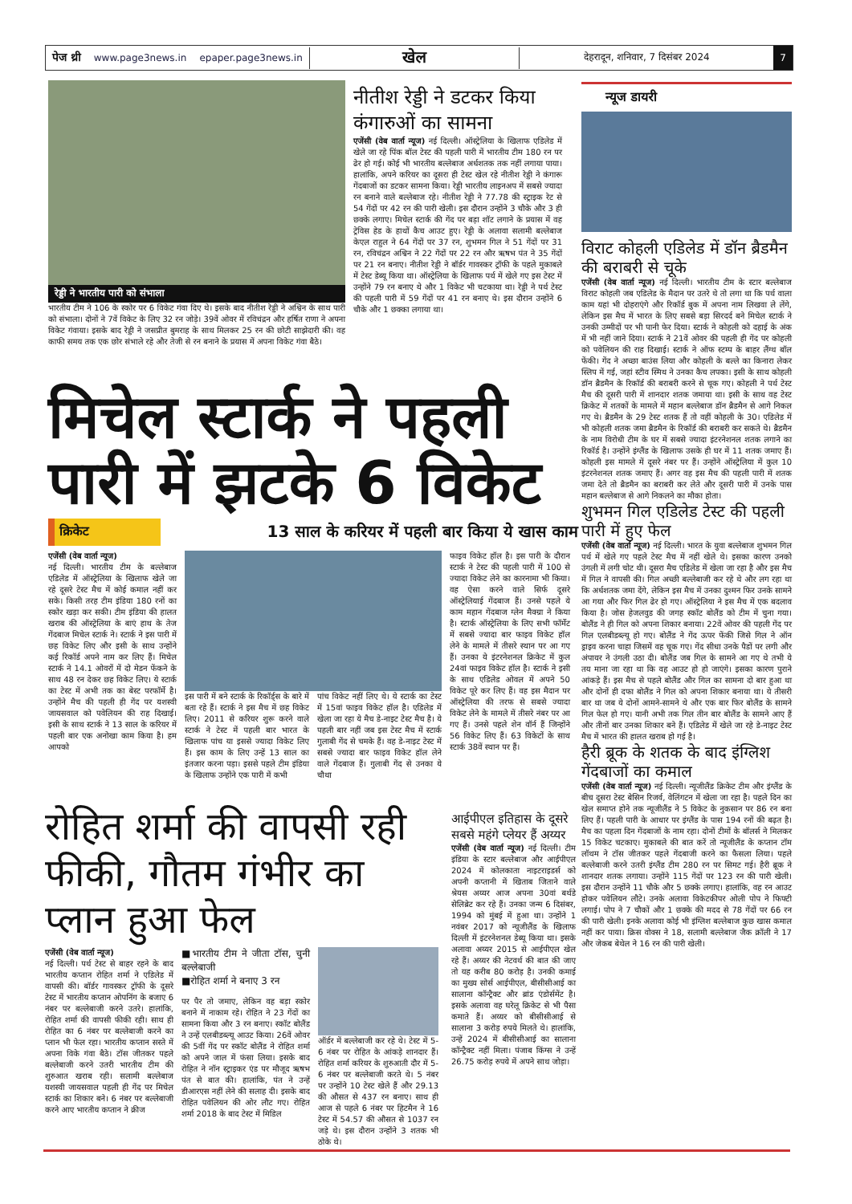पेज थ्री
www.page3news.in epaper.page3news.in
खेल
देहरादून, शनिवार, 7 दिसंबर 2024
7
रेड्डी ने भारतीय पारी को संभाला
भारतीय टीम ने 106 के स्कोर पर 6 विकेट गंवा दिए थे। इसके बाद नीतीश रेड्डी ने अश्विन के साथ पारी को संभाला। दोनों ने 7वें विकेट के लिए 32 रन जोड़े। 39वें ओवर में रविचंद्रन और हर्षित राणा ने अपना विकेट गंवाया। इसके बाद रेड्डी ने जसप्रीत बुमराह के साथ मिलकर 25 रन की छोटी साझेदारी की। वह काफी समय तक एक छोर संभाले रहे और तेजी से रन बनाने के प्रयास में अपना विकेट गंवा बैठे।
नीतीश रेड्डी ने डटकर किया कंगारुओं का सामना
एजेंसी (वेब वार्ता न्यूज) नई दिल्ली। ऑस्ट्रेलिया के खिलाफ एडिलेड में खेले जा रहे पिंक बॉल टेस्ट की पहली पारी में भारतीय टीम 180 रन पर ढेर हो गई। कोई भी भारतीय बल्लेबाज अर्धशतक तक नहीं लगाया पाया। हालांकि, अपने करियर का दूसरा ही टेस्ट खेल रहे नीतीश रेड्डी ने कंगारू गेंदबाजों का डटकर सामना किया। रेड्डी भारतीय लाइनअप में सबसे ज्यादा रन बनाने वाले बल्लेबाज रहे। नीतीश रेड्डी ने 77.78 की स्ट्राइक रेट से 54 गेंदों पर 42 रन की पारी खेली। इस दौरान उन्होंने 3 चौके और 3 ही छक्के लगाए। मिचेल स्टार्क की गेंद पर बड़ा शॉट लगाने के प्रयास में वह ट्रेविस हेड के हाथों कैच आउट हुए। रेड्डी के अलावा सलामी बल्लेबाज केएल राहुल ने 64 गेंदों पर 37 रन, शुभमन गिल ने 51 गेंदों पर 31 रन, रविचंद्रन अश्विन ने 22 गेंदों पर 22 रन और ऋषभ पंत ने 35 गेंदों पर 21 रन बनाए। नीतीश रेड्डी ने बॉर्डर गावस्कर ट्रॉफी के पहले मुकाबले में टेस्ट डेब्यू किया था। ऑस्ट्रेलिया के खिलाफ पर्थ में खेले गए इस टेस्ट में उन्होंने 79 रन बनाए थे और 1 विकेट भी चटकाया था। रेड्डी ने पर्थ टेस्ट की पहली पारी में 59 गेंदों पर 41 रन बनाए थे। इस दौरान उन्होंने 6 चौके और 1 छक्का लगाया था।
मिचेल स्टार्क ने पहली पारी में झटके 6 विकेट
क्रिकेट
13 साल के करियर में पहली बार किया ये खास काम
एजेंसी (वेब वार्ता न्यूज)
नई दिल्ली। भारतीय टीम के बल्लेबाज एडिलेड में ऑस्ट्रेलिया के खिलाफ खेले जा रहे दूसरे टेस्ट मैच में कोई कमाल नहीं कर सके। किसी तरह टीम इंडिया 180 रनों का स्कोर खड़ा कर सकी। टीम इंडिया की हालत खराब की ऑस्ट्रेलिया के बाएं हाथ के तेज गेंदबाज मिचेल स्टार्क ने। स्टार्क ने इस पारी में छह विकेट लिए और इसी के साथ उन्होंने कई रिकॉर्ड अपने नाम कर लिए हैं। मिचेल स्टार्क ने 14.1 ओवरों में दो मेडन फेंकने के साथ 48 रन देकर छह विकेट लिए। ये स्टार्क का टेस्ट में अभी तक का बेस्ट परफॉर्मे है। उन्होंने मैच की पहली ही गेंद पर यशस्वी जायसवाल को पवेलियन की राह दिखाई। इसी के साथ स्टार्क ने 13 साल के करियर में पहली बार एक अनोखा काम किया है। हम आपको
इस पारी में बने स्टार्क के रिकॉर्ड्स के बारे में बता रहे हैं। स्टार्क ने इस मैच में छह विकेट लिए। 2011 से करियर शुरू करने वाले स्टार्क ने टेस्ट में पहली बार भारत के खिलाफ पांच या इससे ज्यादा विकेट लिए हैं। इस काम के लिए उन्हें 13 साल का इंतजार करना पड़ा। इससे पहले टीम इंडिया के खिलाफ उन्होंने एक पारी में कभी
पांच विकेट नहीं लिए थे। ये स्टार्क का टेस्ट में 15वां फाइव विकेट हॉल है। एडिलेड में खेला जा रहा ये मैच डे-नाइट टेस्ट मैच है। ये पहली बार नहीं जब इस टेस्ट मैच में स्टार्क गुलाबी गेंद से चमके हैं। वह डे-नाइट टेस्ट में सबसे ज्यादा बार फाइव विकेट हॉल लेने वाले गेंदबाज हैं। गुलाबी गेंद से उनका ये चौथा
फाइव विकेट हॉल है। इस पारी के दौरान स्टार्क ने टेस्ट की पहली पारी में 100 से ज्यादा विकेट लेने का कारनामा भी किया। वह ऐसा करने वाले सिर्फ दूसरे ऑस्ट्रेलियाई गेंदबाज हैं। उनसे पहले ये काम महान गेंदबाज ग्लेन मैक्ग्रा ने किया है। स्टार्क ऑस्ट्रेलिया के लिए सभी फॉर्मेट में सबसे ज्यादा बार फाइव विकेट हॉल लेने के मामले में तीसरे स्थान पर आ गए हैं। उनका ये इंटरनेशनल क्रिकेट में कुल 24वां फाइव विकेट हॉल है। स्टार्क ने इसी के साथ एडिलेड ओवल में अपने 50 विकेट पूरे कर लिए हैं। वह इस मैदान पर ऑस्ट्रेलिया की तरफ से सबसे ज्यादा विकेट लेने के मामले में तीसरे नंबर पर आ गए हैं। उनसे पहले शेन वॉर्न हैं जिन्होंने 56 विकेट लिए हैं। 63 विकेटों के साथ स्टार्क 38वें स्थान पर हैं।
रोहित शर्मा की वापसी रही फीकी, गौतम गंभीर का प्लान हुआ फेल
एजेंसी (वेब वार्ता न्यूज)
नई दिल्ली। पर्थ टेस्ट से बाहर रहने के बाद भारतीय कप्तान रोहित शर्मा ने एडिलेड में वापसी की। बॉर्डर गावस्कर ट्रॉफी के दूसरे टेस्ट में भारतीय कप्तान ओपनिंग के बजाए 6 नंबर पर बल्लेबाजी करने उतरे। हालांकि, रोहित शर्मा की वापसी फीकी रही। साथ ही रोहित का 6 नंबर पर बल्लेबाजी करने का प्लान भी फेल रहा। भारतीय कप्तान सस्ते में अपना विके गंवा बैठे। टॉस जीतकर पहले बल्लेबाजी करने उतरी भारतीय टीम की शुरुआत खराब रही। सलामी बल्लेबाज यशस्वी जायसवाल पहली ही गेंद पर मिचेल स्टार्क का शिकार बने। 6 नंबर पर बल्लेबाजी करने आए भारतीय कप्तान ने क्रीज
■भारतीय टीम ने जीता टॉस, चुनी बल्लेबाजी
■रोहित शर्मा ने बनाए 3 रन
पर पैर तो जमाए, लेकिन वह बड़ा स्कोर बनाने में नाकाम रहे। रोहित ने 23 गेंदों का सामना किया और 3 रन बनाए। स्कॉट बोलैंड ने उन्हें एलबीडब्ल्यू आउट किया। 26वें ओवर की 5वीं गेंद पर स्कॉट बोलैंड ने रोहित शर्मा को अपने जाल में फंसा लिया। इसके बाद रोहित ने नॉन स्ट्राइकर एंड पर मौजूद ऋषभ पंत से बात की। हालांकि, पंत ने उन्हें डीआरएस नहीं लेने की सलाह दी। इसके बाद रोहित पवेलियन की ओर लौट गए। रोहित शर्मा 2018 के बाद टेस्ट में मिडिल
ऑर्डर में बल्लेबाजी कर रहे थे। टेस्ट में 5-6 नंबर पर रोहित के आंकड़े शानदार हैं। रोहित शर्मा करियर के शुरुआती दौर में 5-6 नंबर पर बल्लेबाजी करते थे। 5 नंबर पर उन्होंने 10 टेस्ट खेले हैं और 29.13 की औसत से 437 रन बनाए। साथ ही आज से पहले 6 नंबर पर हिटमैन ने 16 टेस्ट में 54.57 की औसत से 1037 रन जड़े थे। इस दौरान उन्होंने 3 शतक भी ठोके थे।
आईपीएल इतिहास के दूसरे सबसे महंगे प्लेयर हैं अय्यर
एजेंसी (वेब वार्ता न्यूज) नई दिल्ली। टीम इंडिया के स्टार बल्लेबाज और आईपीएल 2024 में कोलकाता नाइटराइडर्स को अपनी कप्तानी में खिताब जिताने वाले श्रेयस अय्यर आज अपना 30वां बर्थडे सेलिब्रेट कर रहे हैं। उनका जन्म 6 दिसंबर, 1994 को मुंबई में हुआ था। उन्होंने 1 नवंबर 2017 को न्यूजीलैंड के खिलाफ दिल्ली में इंटरनेशनल डेब्यू किया था। इसके अलावा अय्यर 2015 से आईपीएल खेल रहे हैं। अय्यर की नेटवर्थ की बात की जाए तो यह करीब 80 करोड़ है। उनकी कमाई का मुख्य सोर्स आईपीएल, बीसीसीआई का सालाना कॉन्ट्रैक्ट और ब्रांड एंडोर्समेंट है। इसके अलावा वह घरेलू क्रिकेट से भी पैसा कमाते हैं। अय्यर को बीसीसीआई से सालाना 3 करोड़ रुपये मिलते थे। हालांकि, उन्हें 2024 में बीसीसीआई का सालाना कॉन्ट्रैक्ट नहीं मिला। पंजाब किंग्स ने उन्हें 26.75 करोड़ रुपये में अपने साथ जोड़ा।
न्यूज डायरी
विराट कोहली एडिलेड में डॉन ब्रैडमैन की बराबरी से चूके
एजेंसी (वेब वार्ता न्यूज) नई दिल्ली। भारतीय टीम के स्टार बल्लेबाज विराट कोहली जब एडिलेड के मैदान पर उतरे थे तो लगा था कि पर्थ वाला काम यहां भी दोहराएंगे और रिकॉर्ड बुक में अपना नाम लिखवा ले लेंगे, लेकिन इस मैच में भारत के लिए सबसे बड़ा सिरदर्द बने मिचेल स्टार्क ने उनकी उम्मीदों पर भी पानी फेर दिया। स्टार्क ने कोहली को दहाई के अंक में भी नहीं जाने दिया। स्टार्क ने 21वें ओवर की पहली ही गेंद पर कोहली को पवेलियन की राह दिखाई। स्टार्क ने ऑफ स्टम्प के बाहर लैंग्थ बॉल फेंकी। गेंद ने अच्छा बाउंस लिया और कोहली के बल्ले का किनारा लेकर स्लिप में गई, जहां स्टीव स्मिथ ने उनका कैच लपका। इसी के साथ कोहली डॉन ब्रैडमैन के रिकॉर्ड की बराबरी करने से चूक गए। कोहली ने पर्थ टेस्ट मैच की दूसरी पारी में शानदार शतक जमाया था। इसी के साथ वह टेस्ट क्रिकेट में शतकों के मामले में महान बल्लेबाज डॉन ब्रैडमैन से आगे निकल गए थे। ब्रैडमैन के 29 टेस्ट शतक हैं तो वहीं कोहली के 30। एडिलेड में भी कोहली शतक जमा ब्रैडमैन के रिकॉर्ड की बराबरी कर सकते थे। ब्रैडमैन के नाम विरोधी टीम के घर में सबसे ज्यादा इंटरनेशनल शतक लगाने का रिकॉर्ड है। उन्होंने इंग्लैंड के खिलाफ उसके ही घर में 11 शतक जमाए हैं। कोहली इस मामले में दूसरे नंबर पर हैं। उन्होंने ऑस्ट्रेलिया में कुल 10 इंटरनेशनल शतक जमाए हैं। अगर वह इस मैच की पहली पारी में शतक जमा देते तो ब्रैडमैन का बराबरी कर लेते और दूसरी पारी में उनके पास महान बल्लेबाज से आगे निकलने का मौका होता।
शुभमन गिल एडिलेड टेस्ट की पहली पारी में हुए फेल
एजेंसी (वेब वार्ता न्यूज) नई दिल्ली। भारत के युवा बल्लेबाज शुभमन गिल पर्थ में खेले गए पहले टेस्ट मैच में नहीं खेले थे। इसका कारण उनको उंगली में लगी चोट थी। दूसरा मैच एडिलेड में खेला जा रहा है और इस मैच में गिल ने वापसी की। गिल अच्छी बल्लेबाजी कर रहे थे और लग रहा था कि अर्धशतक जमा देंगे, लेकिन इस मैच में उनका दुश्मन फिर उनके सामने आ गया और फिर गिल ढेर हो गए। ऑस्ट्रेलिया ने इस मैच में एक बदलाव किया है। जोस हेजलवुड की जगह स्कॉट बोलैंड को टीम में चुना गया। बोलैंड ने ही गिल को अपना शिकार बनाया। 22वें ओवर की पहली गेंद पर गिल एलबीडब्ल्यू हो गए। बोलैंड ने गेंद ऊपर फेंकी जिसे गिल ने ऑन ड्राइव करना चाहा जिसमें वह चूक गए। गेंद सीधा उनके पैडों पर लगी और अंपायर ने उंगली उठा दी। बोलैंड जब गिल के सामने आ गए थे तभी ये तय माना जा रहा था कि वह आउट हो हो जाएंगे। इसका कारण पुराने आंकड़े हैं। इस मैच से पहले बोलैंड और गिल का सामना दो बार हुआ था और दोनों ही दफा बोलैंड ने गिल को अपना शिकार बनाया था। ये तीसरी बार था जब ये दोनों आमने-सामने थे और एक बार फिर बोलैंड के सामने गिल फेल हो गए। यानी अभी तक गिल तीन बार बोलैंड के सामने आए हैं और तीनों बार उनका शिकार बने हैं। एडिलेड में खेले जा रहे डे-नाइट टेस्ट मैच में भारत की हालत खराब हो गई है।
हैरी ब्रूक के शतक के बाद इंग्लिश गेंदबाजों का कमाल
एजेंसी (वेब वार्ता न्यूज) नई दिल्ली। न्यूजीलैंड क्रिकेट टीम और इंग्लैंड के बीच दूसरा टेस्ट बेसिन रिजर्व, वेलिंगटन में खेला जा रहा है। पहले दिन का खेल समाप्त होने तक न्यूजीलैंड ने 5 विकेट के नुकसान पर 86 रन बना लिए हैं। पहली पारी के आधार पर इंग्लैंड के पास 194 रनों की बढ़त है। मैच का पहला दिन गेंदबाजों के नाम रहा। दोनों टीमों के बॉलर्स ने मिलकर 15 विकेट चटकाए। मुकाबले की बात करें तो न्यूजीलैंड के कप्तान टॉम लॉथम ने टॉस जीतकर पहले गेंदबाजी करने का फैसला लिया। पहले बल्लेबाजी करने उतरी इंग्लैंड टीम 280 रन पर सिमट गई। हैरी ब्रूक ने शानदार शतक लगाया। उन्होंने 115 गेंदों पर 123 रन की पारी खेली। इस दौरान उन्होंने 11 चौके और 5 छक्के लगाए। हालांकि, वह रन आउट होकर पवेलियन लौटे। उनके अलावा विकेटकीपर ओली पोप ने फिफ्टी लगाई। पोप ने 7 चौकों और 1 छक्के की मदद से 78 गेंदों पर 66 रन की पारी खेली। इनके अलावा कोई भी इंग्लिश बल्लेबाज कुछ खास कमाल नहीं कर पाया। क्रिस वोक्स ने 18, सलामी बल्लेबाज जैक क्रॉली ने 17 और जेकब बेथेल ने 16 रन की पारी खेली।